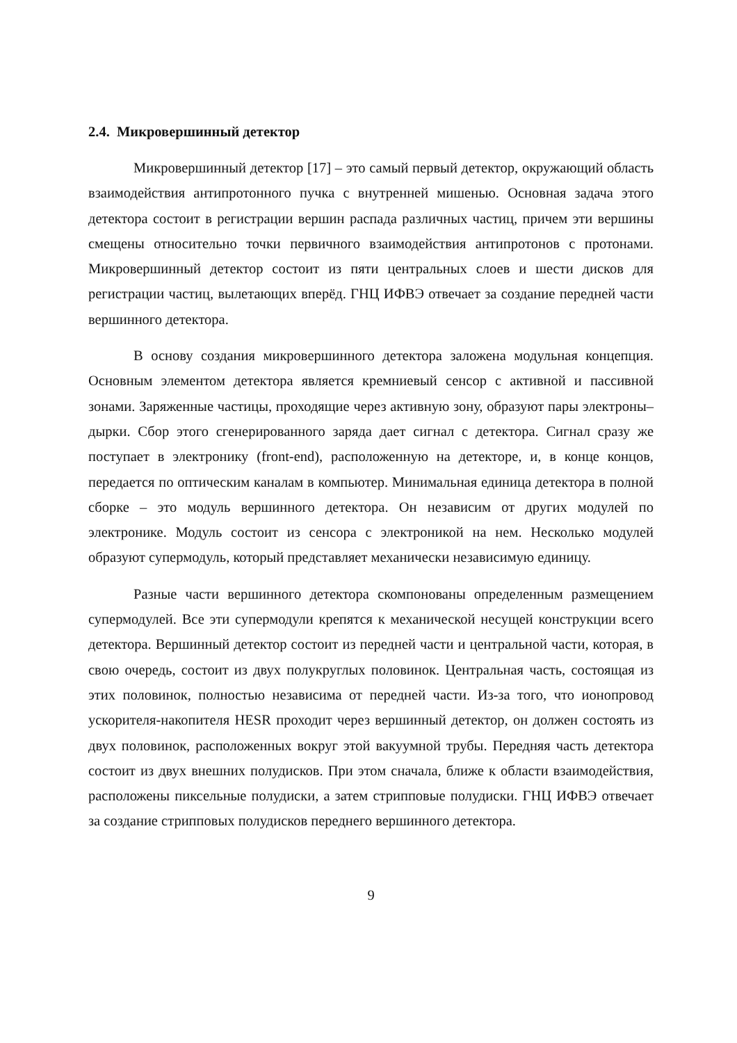2.4. Микровершинный детектор
Микровершинный детектор [17] – это самый первый детектор, окружающий область взаимодействия антипротонного пучка с внутренней мишенью. Основная задача этого детектора состоит в регистрации вершин распада различных частиц, причем эти вершины смещены относительно точки первичного взаимодействия антипротонов с протонами. Микровершинный детектор состоит из пяти центральных слоев и шести дисков для регистрации частиц, вылетающих вперёд. ГНЦ ИФВЭ отвечает за создание передней части вершинного детектора.
В основу создания микровершинного детектора заложена модульная концепция. Основным элементом детектора является кремниевый сенсор с активной и пассивной зонами. Заряженные частицы, проходящие через активную зону, образуют пары электроны–дырки. Сбор этого сгенерированного заряда дает сигнал с детектора. Сигнал сразу же поступает в электронику (front-end), расположенную на детекторе, и, в конце концов, передается по оптическим каналам в компьютер. Минимальная единица детектора в полной сборке – это модуль вершинного детектора. Он независим от других модулей по электронике. Модуль состоит из сенсора с электроникой на нем. Несколько модулей образуют супермодуль, который представляет механически независимую единицу.
Разные части вершинного детектора скомпонованы определенным размещением супермодулей. Все эти супермодули крепятся к механической несущей конструкции всего детектора. Вершинный детектор состоит из передней части и центральной части, которая, в свою очередь, состоит из двух полукруглых половинок. Центральная часть, состоящая из этих половинок, полностью независима от передней части. Из-за того, что ионопровод ускорителя-накопителя HESR проходит через вершинный детектор, он должен состоять из двух половинок, расположенных вокруг этой вакуумной трубы. Передняя часть детектора состоит из двух внешних полудисков. При этом сначала, ближе к области взаимодействия, расположены пиксельные полудиски, а затем стрипповые полудиски. ГНЦ ИФВЭ отвечает за создание стрипповых полудисков переднего вершинного детектора.
9